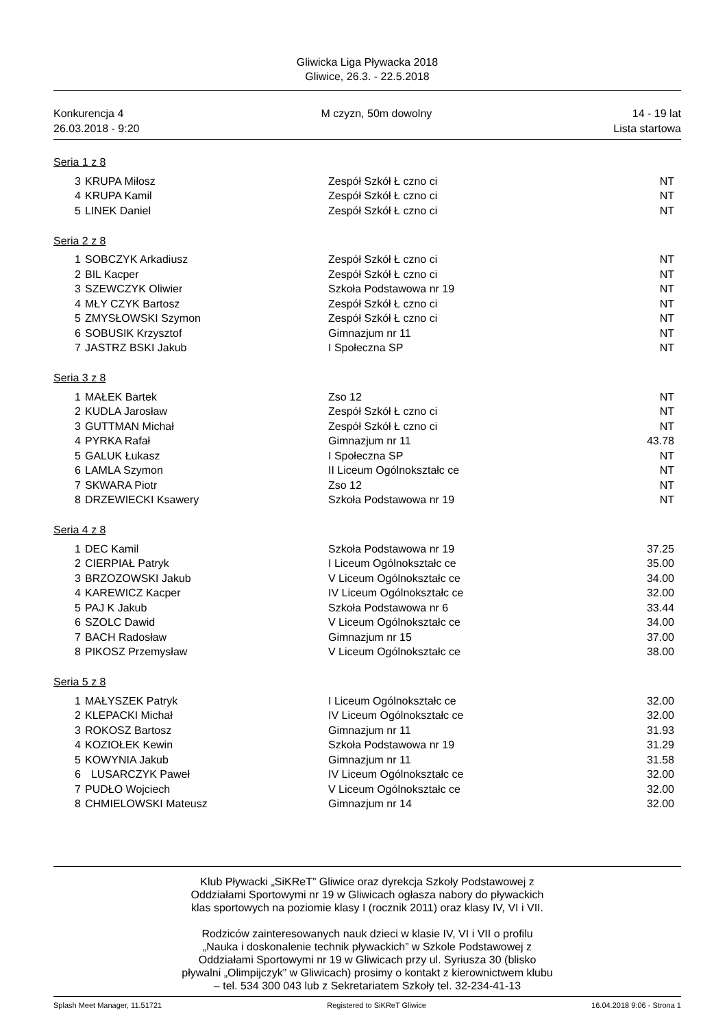Gliwicka Liga Pływacka 2018
Gliwice, 26.3. - 22.5.2018
Konkurencja 4
26.03.2018 - 9:20
M czyzn, 50m dowolny 14 - 19 lat
Lista startowa
Seria 1 z 8
| 3 | KRUPA Miłosz | Zespół Szkół Ł czno ci | NT |
| 4 | KRUPA Kamil | Zespół Szkół Ł czno ci | NT |
| 5 | LINEK Daniel | Zespół Szkół Ł czno ci | NT |
Seria 2 z 8
| 1 | SOBCZYK Arkadiusz | Zespół Szkół Ł czno ci | NT |
| 2 | BIL Kacper | Zespół Szkół Ł czno ci | NT |
| 3 | SZEWCZYK Oliwier | Szkoła Podstawowa nr 19 | NT |
| 4 | MŁY CZYK Bartosz | Zespół Szkół Ł czno ci | NT |
| 5 | ZMYSŁOWSKI Szymon | Zespół Szkół Ł czno ci | NT |
| 6 | SOBUSIK Krzysztof | Gimnazjum nr 11 | NT |
| 7 | JASTRZ BSKI Jakub | I Społeczna SP | NT |
Seria 3 z 8
| 1 | MAŁEK Bartek | Zso 12 | NT |
| 2 | KUDLA Jarosław | Zespół Szkół Ł czno ci | NT |
| 3 | GUTTMAN Michał | Zespół Szkół Ł czno ci | NT |
| 4 | PYRKA Rafał | Gimnazjum nr 11 | 43.78 |
| 5 | GALUK Łukasz | I Społeczna SP | NT |
| 6 | LAMLA Szymon | II Liceum Ogólnokształc ce | NT |
| 7 | SKWARA Piotr | Zso 12 | NT |
| 8 | DRZEWIECKI Ksawery | Szkoła Podstawowa nr 19 | NT |
Seria 4 z 8
| 1 | DEC Kamil | Szkoła Podstawowa nr 19 | 37.25 |
| 2 | CIERPIAŁ Patryk | I Liceum Ogólnokształc ce | 35.00 |
| 3 | BRZOZOWSKI Jakub | V Liceum Ogólnokształc ce | 34.00 |
| 4 | KAREWICZ Kacper | IV Liceum Ogólnokształc ce | 32.00 |
| 5 | PAJ K Jakub | Szkoła Podstawowa nr 6 | 33.44 |
| 6 | SZOLC Dawid | V Liceum Ogólnokształc ce | 34.00 |
| 7 | BACH Radosław | Gimnazjum nr 15 | 37.00 |
| 8 | PIKOSZ Przemysław | V Liceum Ogólnokształc ce | 38.00 |
Seria 5 z 8
| 1 | MAŁYSZEK Patryk | I Liceum Ogólnokształc ce | 32.00 |
| 2 | KLEPACKI Michał | IV Liceum Ogólnokształc ce | 32.00 |
| 3 | ROKOSZ Bartosz | Gimnazjum nr 11 | 31.93 |
| 4 | KOZIOŁEK Kewin | Szkoła Podstawowa nr 19 | 31.29 |
| 5 | KOWYNIA Jakub | Gimnazjum nr 11 | 31.58 |
| 6 | LUSARCZYK Paweł | IV Liceum Ogólnokształc ce | 32.00 |
| 7 | PUDŁO Wojciech | V Liceum Ogólnokształc ce | 32.00 |
| 8 | CHMIELOWSKI Mateusz | Gimnazjum nr 14 | 32.00 |
Klub Pływacki „SiKReT” Gliwice oraz dyrekcja Szkoły Podstawowej z
Oddziałami Sportowymi nr 19 w Gliwicach ogłasza nabory do pływackich
klas sportowych na poziomie klasy I (rocznik 2011) oraz klasy IV, VI i VII.
Rodziców zainteresowanych nauk dzieci w klasie IV, VI i VII o profilu
„Nauka i doskonalenie technik pływackich” w Szkole Podstawowej z
Oddziałami Sportowymi nr 19 w Gliwicach przy ul. Syriusza 30 (blisko
pływalni „Olimpijczyk” w Gliwicach) prosimy o kontakt z kierownictwem klubu
– tel. 534 300 043 lub z Sekretariatem Szkoły tel. 32-234-41-13
Splash Meet Manager, 11.51721 Registered to SiKReT Gliwice 16.04.2018 9:06 - Strona 1